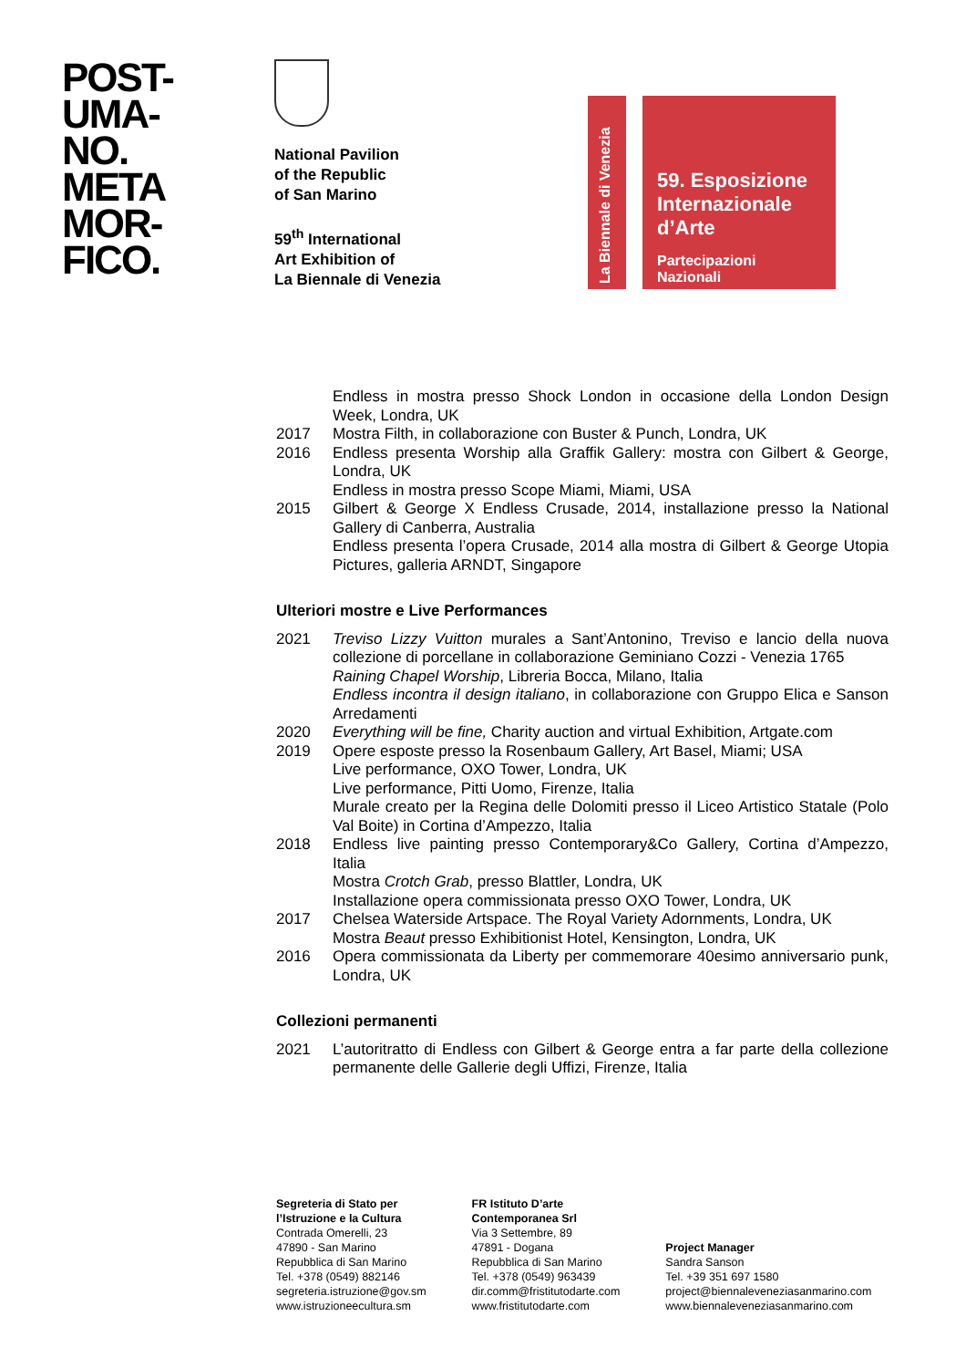POST-
UMA-
NO.
META
MOR-
FICO.
National Pavilion
of the Republic
of San Marino
59<sup>th</sup> International
Art Exhibition of
La Biennale di Venezia
La Biennale di Venezia
59. Esposizione
Internazionale
d’Arte
Partecipazioni Nazionali
Endless in mostra presso Shock London in occasione della London Design Week, Londra, UK
2017 Mostra Filth, in collaborazione con Buster & Punch, Londra, UK
2016 Endless presenta Worship alla Graffik Gallery: mostra con Gilbert & George, Londra, UK
Endless in mostra presso Scope Miami, Miami, USA
2015 Gilbert & George X Endless Crusade, 2014, installazione presso la National Gallery di Canberra, Australia
Endless presenta l’opera Crusade, 2014 alla mostra di Gilbert & George Utopia Pictures, galleria ARNDT, Singapore
Ulteriori mostre e Live Performances
2021 Treviso Lizzy Vuitton murales a Sant’Antonino, Treviso e lancio della nuova collezione di porcellane in collaborazione Geminiano Cozzi - Venezia 1765
Raining Chapel Worship, Libreria Bocca, Milano, Italia
Endless incontra il design italiano, in collaborazione con Gruppo Elica e Sanson Arredamenti
2020 Everything will be fine, Charity auction and virtual Exhibition, Artgate.com
2019 Opere esposte presso la Rosenbaum Gallery, Art Basel, Miami; USA
Live performance, OXO Tower, Londra, UK
Live performance, Pitti Uomo, Firenze, Italia
Murale creato per la Regina delle Dolomiti presso il Liceo Artistico Statale (Polo Val Boite) in Cortina d’Ampezzo, Italia
2018 Endless live painting presso Contemporary&Co Gallery, Cortina d’Ampezzo, Italia
Mostra Crotch Grab, presso Blattler, Londra, UK
Installazione opera commissionata presso OXO Tower, Londra, UK
2017 Chelsea Waterside Artspace. The Royal Variety Adornments, Londra, UK
Mostra Beaut presso Exhibitionist Hotel, Kensington, Londra, UK
2016 Opera commissionata da Liberty per commemorare 40esimo anniversario punk, Londra, UK
Collezioni permanenti
2021 L’autoritratto di Endless con Gilbert & George entra a far parte della collezione permanente delle Gallerie degli Uffizi, Firenze, Italia
Segreteria di Stato per
l’Istruzione e la Cultura
Contrada Omerelli, 23
47890 - San Marino
Repubblica di San Marino
Tel. +378 (0549) 882146
segreteria.istruzione@gov.sm
www.istruzioneecultura.sm
FR Istituto D’arte
Contemporanea Srl
Via 3 Settembre, 89
47891 - Dogana
Repubblica di San Marino
Tel. +378 (0549) 963439
dir.comm@fristitutodarte.com
www.fristitutodarte.com
Project Manager
Sandra Sanson
Tel. +39 351 697 1580
project@biennaleveneziasanmarino.com
www.biennaleveneziasanmarino.com